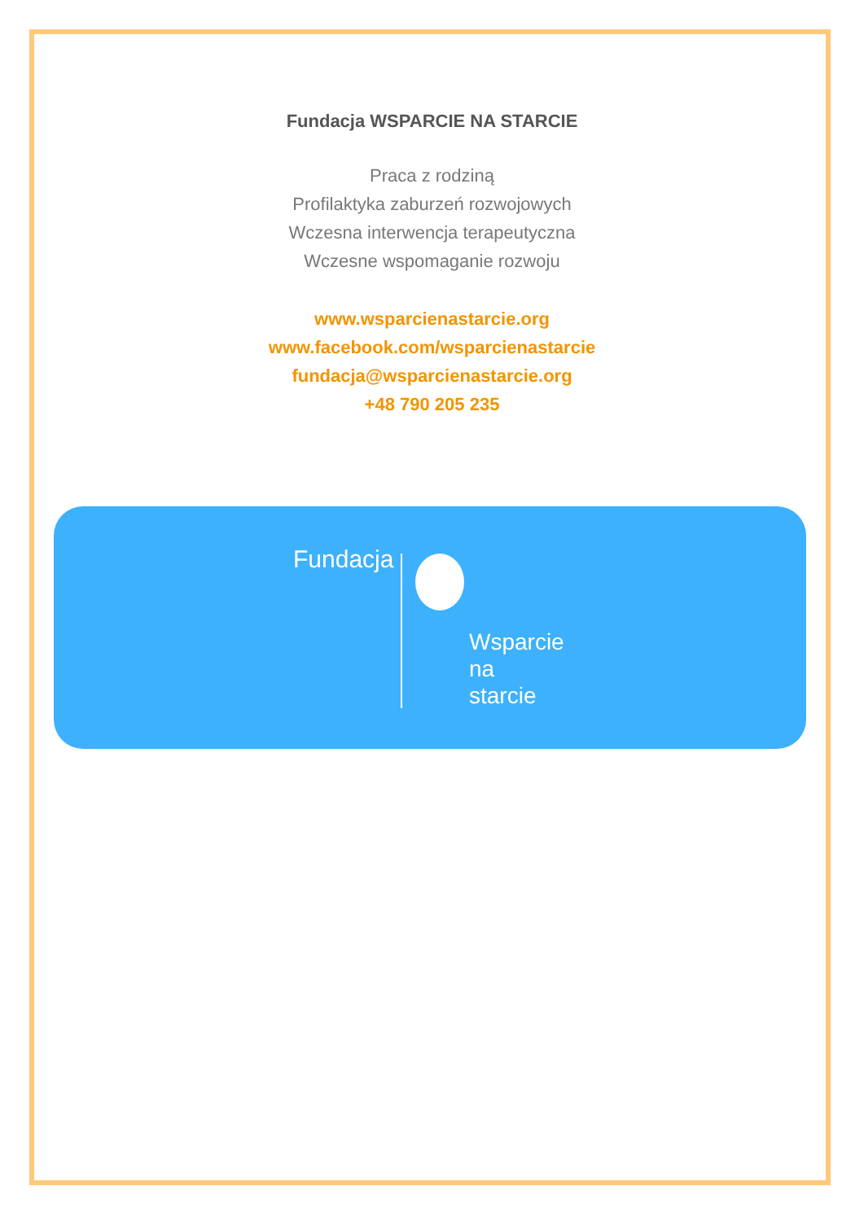Fundacja WSPARCIE NA STARCIE
Praca z rodziną
Profilaktyka zaburzeń rozwojowych
Wczesna interwencja terapeutyczna
Wczesne wspomaganie rozwoju
www.wsparcienastarcie.org
www.facebook.com/wsparcienastarcie
fundacja@wsparcienastarcie.org
+48 790 205 235
Fundacja
Wsparcie
na
starcie